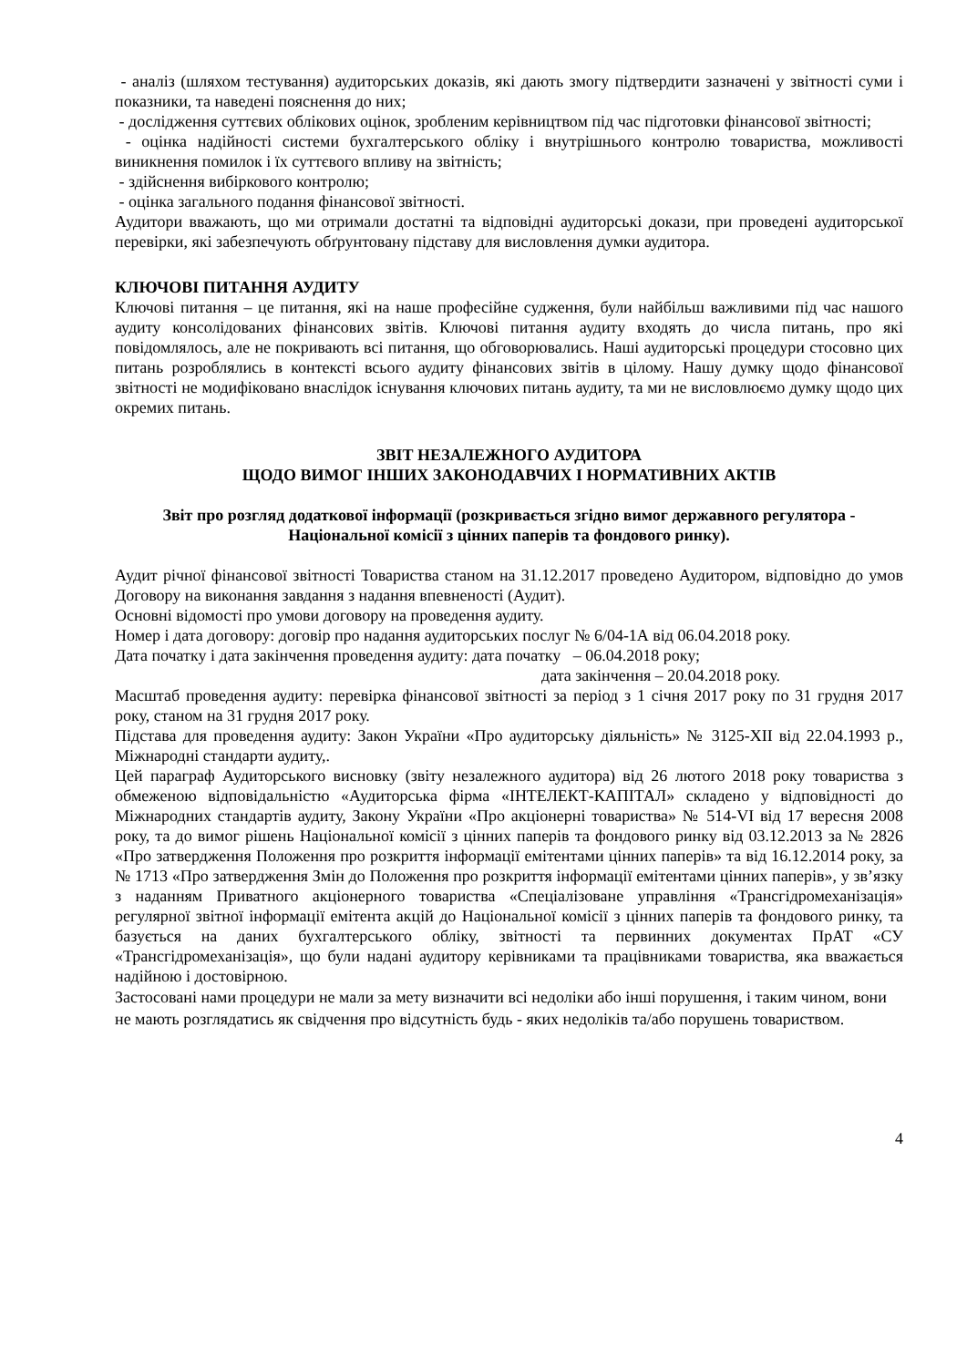- аналіз (шляхом тестування) аудиторських доказів, які дають змогу підтвердити зазначені у звітності суми і показники, та наведені пояснення до них;
- дослідження суттєвих облікових оцінок, зробленим керівництвом під час підготовки фінансової звітності;
- оцінка надійності системи бухгалтерського обліку і внутрішнього контролю товариства, можливості виникнення помилок і їх суттєвого впливу на звітність;
- здійснення вибіркового контролю;
- оцінка загального подання фінансової звітності.
Аудитори вважають, що ми отримали достатні та відповідні аудиторські докази, при проведені аудиторської перевірки, які забезпечують обґрунтовану підставу для висловлення думки аудитора.
КЛЮЧОВІ ПИТАННЯ АУДИТУ
Ключові питання – це питання, які на наше професійне судження, були найбільш важливими під час нашого аудиту консолідованих фінансових звітів. Ключові питання аудиту входять до числа питань, про які повідомлялось, але не покривають всі питання, що обговорювались. Наші аудиторські процедури стосовно цих питань розроблялись в контексті всього аудиту фінансових звітів в цілому. Нашу думку щодо фінансової звітності не модифіковано внаслідок існування ключових питань аудиту, та ми не висловлюємо думку щодо цих окремих питань.
ЗВІТ НЕЗАЛЕЖНОГО АУДИТОРА
ЩОДО ВИМОГ ІНШИХ ЗАКОНОДАВЧИХ І НОРМАТИВНИХ АКТІВ
Звіт про розгляд додаткової інформації (розкривається згідно вимог державного регулятора - Національної комісії з цінних паперів та фондового ринку).
Аудит річної фінансової звітності Товариства станом на 31.12.2017 проведено Аудитором, відповідно до умов Договору на виконання завдання з надання впевненості (Аудит).
Основні відомості про умови договору на проведення аудиту.
Номер і дата договору: договір про надання аудиторських послуг № 6/04-1А від 06.04.2018 року.
Дата початку і дата закінчення проведення аудиту: дата початку – 06.04.2018 року;
дата закінчення – 20.04.2018 року.
Масштаб проведення аудиту: перевірка фінансової звітності за період з 1 січня 2017 року по 31 грудня 2017 року, станом на 31 грудня 2017 року.
Підстава для проведення аудиту: Закон України «Про аудиторську діяльність» № 3125-XII від 22.04.1993 р., Міжнародні стандарти аудиту,.
Цей параграф Аудиторського висновку (звіту незалежного аудитора) від 26 лютого 2018 року товариства з обмеженою відповідальністю «Аудиторська фірма «ІНТЕЛЕКТ-КАПІТАЛ» складено у відповідності до Міжнародних стандартів аудиту, Закону України «Про акціонерні товариства» № 514-VI від 17 вересня 2008 року, та до вимог рішень Національної комісії з цінних паперів та фондового ринку від 03.12.2013 за № 2826 «Про затвердження Положення про розкриття інформації емітентами цінних паперів» та від 16.12.2014 року, за № 1713 «Про затвердження Змін до Положення про розкриття інформації емітентами цінних паперів», у зв’язку з наданням Приватного акціонерного товариства «Спеціалізоване управління «Трансгідромеханізація» регулярної звітної інформації емітента акцій до Національної комісії з цінних паперів та фондового ринку, та базується на даних бухгалтерського обліку, звітності та первинних документах ПрАТ «СУ «Трансгідромеханізація», що були надані аудитору керівниками та працівниками товариства, яка вважається надійною і достовірною.
Застосовані нами процедури не мали за мету визначити всі недоліки або інші порушення, і таким чином, вони не мають розглядатись як свідчення про відсутність будь - яких недоліків та/або порушень товариством.
4